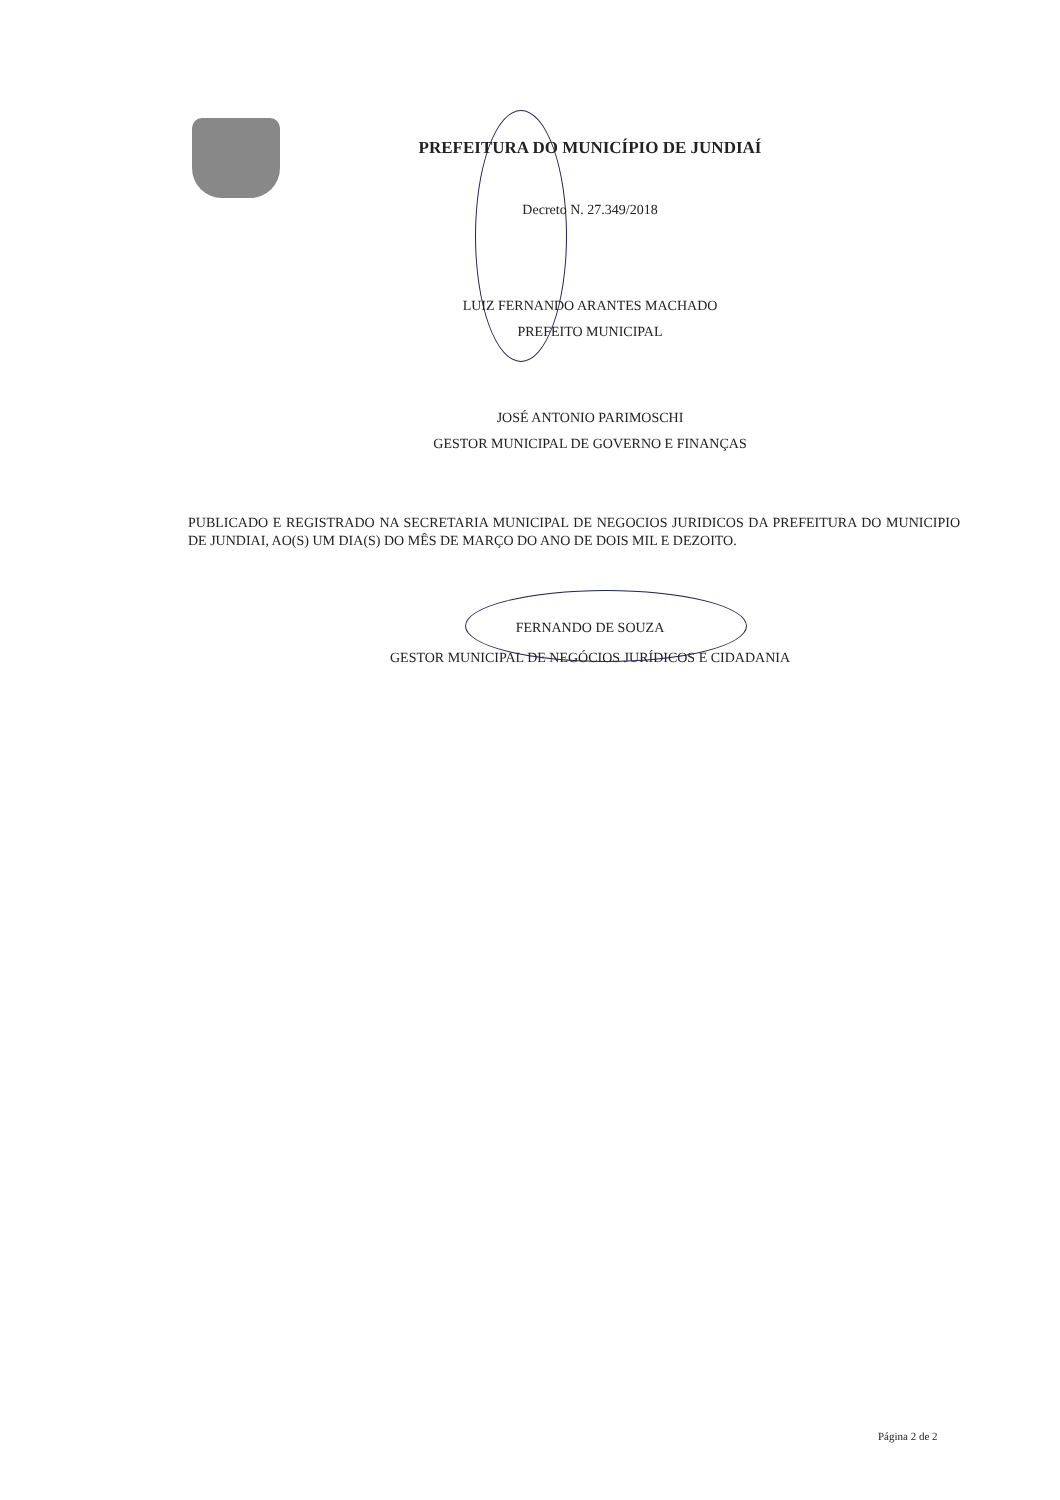PREFEITURA DO MUNICÍPIO DE JUNDIAÍ
Decreto N. 27.349/2018
LUIZ FERNANDO ARANTES MACHADO
PREFEITO MUNICIPAL
JOSÉ ANTONIO PARIMOSCHI
GESTOR MUNICIPAL DE GOVERNO E FINANÇAS
PUBLICADO E REGISTRADO NA SECRETARIA MUNICIPAL DE NEGOCIOS JURIDICOS DA PREFEITURA DO MUNICIPIO DE JUNDIAI, AO(S) UM DIA(S) DO MÊS DE MARÇO DO ANO DE DOIS MIL E DEZOITO.
FERNANDO DE SOUZA
GESTOR MUNICIPAL DE NEGÓCIOS JURÍDICOS E CIDADANIA
Página 2 de 2